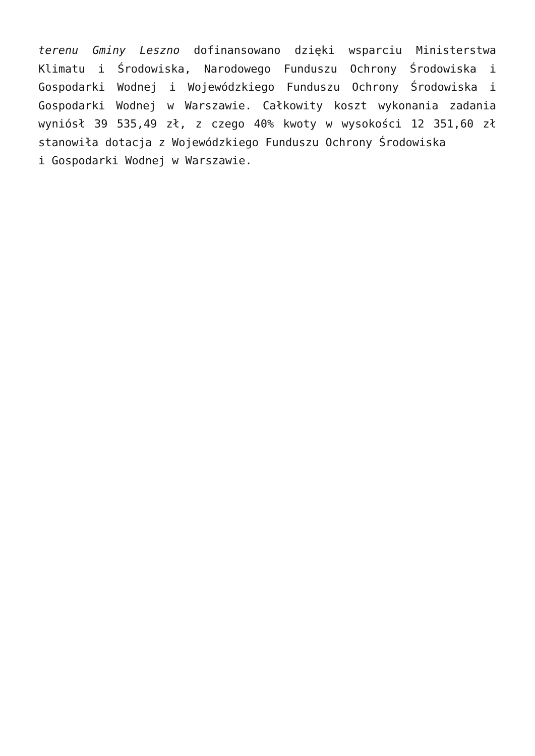terenu Gminy Leszno dofinansowano dzięki wsparciu Ministerstwa Klimatu i Środowiska, Narodowego Funduszu Ochrony Środowiska i Gospodarki Wodnej i Wojewódzkiego Funduszu Ochrony Środowiska i Gospodarki Wodnej w Warszawie. Całkowity koszt wykonania zadania wyniósł 39 535,49 zł, z czego 40% kwoty w wysokości 12 351,60 zł stanowiła dotacja z Wojewódzkiego Funduszu Ochrony Środowiska
i Gospodarki Wodnej w Warszawie.